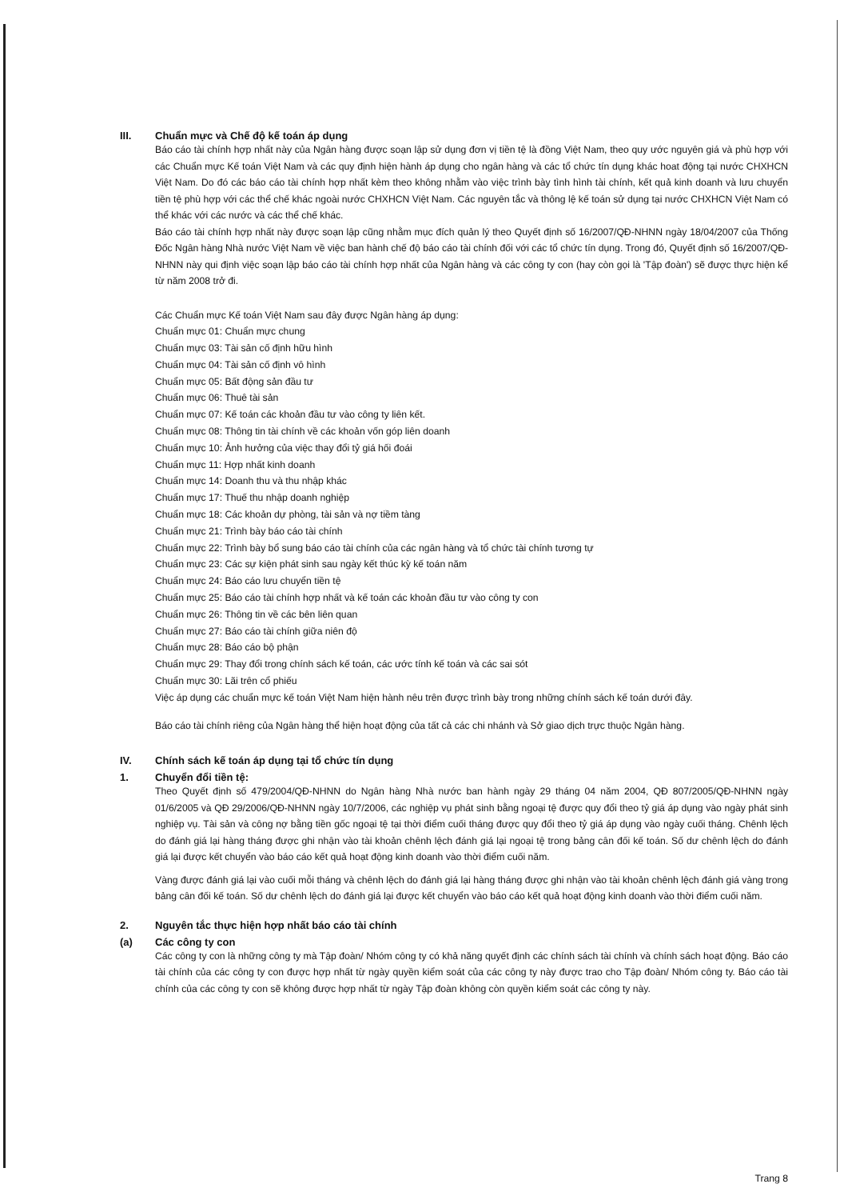III. Chuẩn mực và Chế độ kế toán áp dụng
Báo cáo tài chính hợp nhất này của Ngân hàng được soạn lập sử dụng đơn vị tiền tệ là đồng Việt Nam, theo quy ước nguyên giá và phù hợp với các Chuẩn mực Kế toán Việt Nam và các quy định hiện hành áp dụng cho ngân hàng và các tổ chức tín dụng khác hoat động tại nước CHXHCN Việt Nam. Do đó các báo cáo tài chính hợp nhất kèm theo không nhằm vào việc trình bày tình hình tài chính, kết quả kinh doanh và lưu chuyển tiền tệ phù hợp với các thể chế khác ngoài nước CHXHCN Việt Nam. Các nguyên tắc và thông lệ kế toán sử dụng tại nước CHXHCN Việt Nam có thể khác với các nước và các thể chế khác.
Báo cáo tài chính hợp nhất này được soạn lập cũng nhằm mục đích quản lý theo Quyết định số 16/2007/QĐ-NHNN ngày 18/04/2007 của Thống Đốc Ngân hàng Nhà nước Việt Nam về việc ban hành chế độ báo cáo tài chính đối với các tổ chức tín dụng. Trong đó, Quyết định số 16/2007/QĐ-NHNN này qui định việc soạn lập báo cáo tài chính hợp nhất của Ngân hàng và các công ty con (hay còn gọi là 'Tập đoàn') sẽ được thực hiện kể từ năm 2008 trở đi.
Các Chuẩn mực Kế toán Việt Nam sau đây được Ngân hàng áp dụng:
Chuẩn mực 01: Chuẩn mực chung
Chuẩn mực 03: Tài sản cố định hữu hình
Chuẩn mực 04: Tài sản cố định vô hình
Chuẩn mực 05: Bất động sản đầu tư
Chuẩn mực 06: Thuê tài sản
Chuẩn mực 07: Kế toán các khoản đầu tư vào công ty liên kết.
Chuẩn mực 08: Thông tin tài chính về các khoản vốn góp liên doanh
Chuẩn mực 10: Ảnh hưởng của việc thay đổi tỷ giá hối đoái
Chuẩn mực 11: Hợp nhất kinh doanh
Chuẩn mực 14: Doanh thu và thu nhập khác
Chuẩn mực 17: Thuế thu nhập doanh nghiệp
Chuẩn mực 18: Các khoản dự phòng, tài sản và nợ tiềm tàng
Chuẩn mực 21: Trình bày báo cáo tài chính
Chuẩn mực 22: Trình bày bổ sung báo cáo tài chính của các ngân hàng và tổ chức tài chính tương tự
Chuẩn mực 23: Các sự kiện phát sinh sau ngày kết thúc kỳ kế toán năm
Chuẩn mực 24: Báo cáo lưu chuyển tiền tệ
Chuẩn mực 25: Báo cáo tài chính hợp nhất và kế toán các khoản đầu tư vào công ty con
Chuẩn mực 26: Thông tin về các bên liên quan
Chuẩn mực 27: Báo cáo tài chính giữa niên độ
Chuẩn mực 28: Báo cáo bộ phận
Chuẩn mực 29: Thay đổi trong chính sách kế toán, các ước tính kế toán và các sai sót
Chuẩn mực 30: Lãi trên cổ phiếu
Việc áp dụng các chuẩn mực kế toán Việt Nam hiện hành nêu trên được trình bày trong những chính sách kế toán dưới đây.
Báo cáo tài chính riêng của Ngân hàng thể hiện hoạt động của tất cả các chi nhánh và Sở giao dịch trực thuộc Ngân hàng.
IV. Chính sách kế toán áp dụng tại tổ chức tín dụng
1. Chuyển đổi tiền tệ:
Theo Quyết định số 479/2004/QĐ-NHNN do Ngân hàng Nhà nước ban hành ngày 29 tháng 04 năm 2004, QĐ 807/2005/QĐ-NHNN ngày 01/6/2005 và QĐ 29/2006/QĐ-NHNN ngày 10/7/2006, các nghiệp vụ phát sinh bằng ngoại tệ được quy đổi theo tỷ giá áp dụng vào ngày phát sinh nghiệp vụ. Tài sản và công nợ bằng tiền gốc ngoại tệ tại thời điểm cuối tháng được quy đổi theo tỷ giá áp dụng vào ngày cuối tháng. Chênh lệch do đánh giá lại hàng tháng được ghi nhận vào tài khoản chênh lệch đánh giá lại ngoại tệ trong bảng cân đối kế toán. Số dư chênh lệch do đánh giá lại được kết chuyển vào báo cáo kết quả hoạt động kinh doanh vào thời điểm cuối năm.
Vàng được đánh giá lại vào cuối mỗi tháng và chênh lệch do đánh giá lại hàng tháng được ghi nhận vào tài khoản chênh lệch đánh giá vàng trong bảng cân đối kế toán. Số dư chênh lệch do đánh giá lại được kết chuyển vào báo cáo kết quả hoạt động kinh doanh vào thời điểm cuối năm.
2. Nguyên tắc thực hiện hợp nhất báo cáo tài chính
(a) Các công ty con
Các công ty con là những công ty mà Tập đoàn/ Nhóm công ty có khả năng quyết định các chính sách tài chính và chính sách hoạt động. Báo cáo tài chính của các công ty con được hợp nhất từ ngày quyền kiểm soát của các công ty này được trao cho Tập đoàn/ Nhóm công ty. Báo cáo tài chính của các công ty con sẽ không được hợp nhất từ ngày Tập đoàn không còn quyền kiểm soát các công ty này.
Trang 8